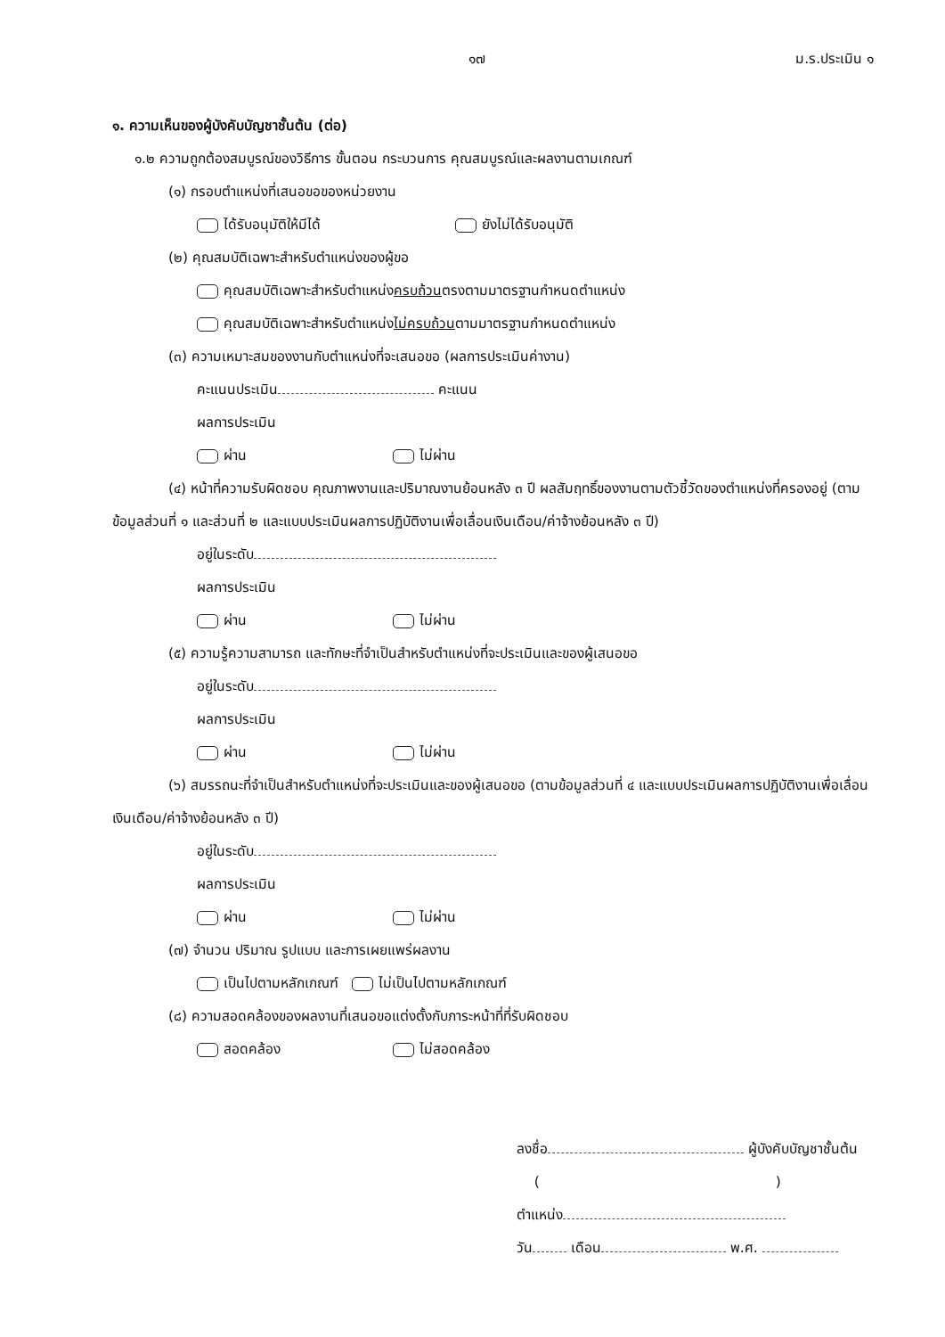๑๗ ม.ร.ประเมิน ๑
๑. ความเห็นของผู้บังคับบัญชาชั้นต้น (ต่อ)
๑.๒ ความถูกต้องสมบูรณ์ของวิธีการ ขั้นตอน กระบวนการ คุณสมบูรณ์และผลงานตามเกณฑ์
(๑) กรอบตำแหน่งที่เสนอขอของหน่วยงาน
ได้รับอนุมัติให้มีได้ ยังไม่ได้รับอนุมัติ
(๒) คุณสมบัติเฉพาะสำหรับตำแหน่งของผู้ขอ
คุณสมบัติเฉพาะสำหรับตำแหน่งครบถ้วนตรงตามมาตรฐานกำหนดตำแหน่ง
คุณสมบัติเฉพาะสำหรับตำแหน่งไม่ครบถ้วนตามมาตรฐานกำหนดตำแหน่ง
(๓) ความเหมาะสมของงานกับตำแหน่งที่จะเสนอขอ (ผลการประเมินค่างาน)
คะแนนประเมิน คะแนน
ผลการประเมิน
ผ่าน ไม่ผ่าน
(๔) หน้าที่ความรับผิดชอบ คุณภาพงานและปริมาณงานย้อนหลัง ๓ ปี ผลสัมฤทธิ์ของงานตามตัวชี้วัดของตำแหน่งที่ครองอยู่ (ตามข้อมูลส่วนที่ ๑ และส่วนที่ ๒ และแบบประเมินผลการปฏิบัติงานเพื่อเลื่อนเงินเดือน/ค่าจ้างย้อนหลัง ๓ ปี)
อยู่ในระดับ
ผลการประเมิน
ผ่าน ไม่ผ่าน
(๕) ความรู้ความสามารถ และทักษะที่จำเป็นสำหรับตำแหน่งที่จะประเมินและของผู้เสนอขอ
อยู่ในระดับ
ผลการประเมิน
ผ่าน ไม่ผ่าน
(๖) สมรรถนะที่จำเป็นสำหรับตำแหน่งที่จะประเมินและของผู้เสนอขอ (ตามข้อมูลส่วนที่ ๔ และแบบประเมินผลการปฏิบัติงานเพื่อเลื่อนเงินเดือน/ค่าจ้างย้อนหลัง ๓ ปี)
อยู่ในระดับ
ผลการประเมิน
ผ่าน ไม่ผ่าน
(๗) จำนวน ปริมาณ รูปแบบ และการเผยแพร่ผลงาน
เป็นไปตามหลักเกณฑ์ ไม่เป็นไปตามหลักเกณฑ์
(๘) ความสอดคล้องของผลงานที่เสนอขอแต่งตั้งกับภาระหน้าที่ที่รับผิดชอบ
สอดคล้อง ไม่สอดคล้อง
ลงชื่อ ผู้บังคับบัญชาชั้นต้น
( )
ตำแหน่ง
วัน เดือน พ.ศ.